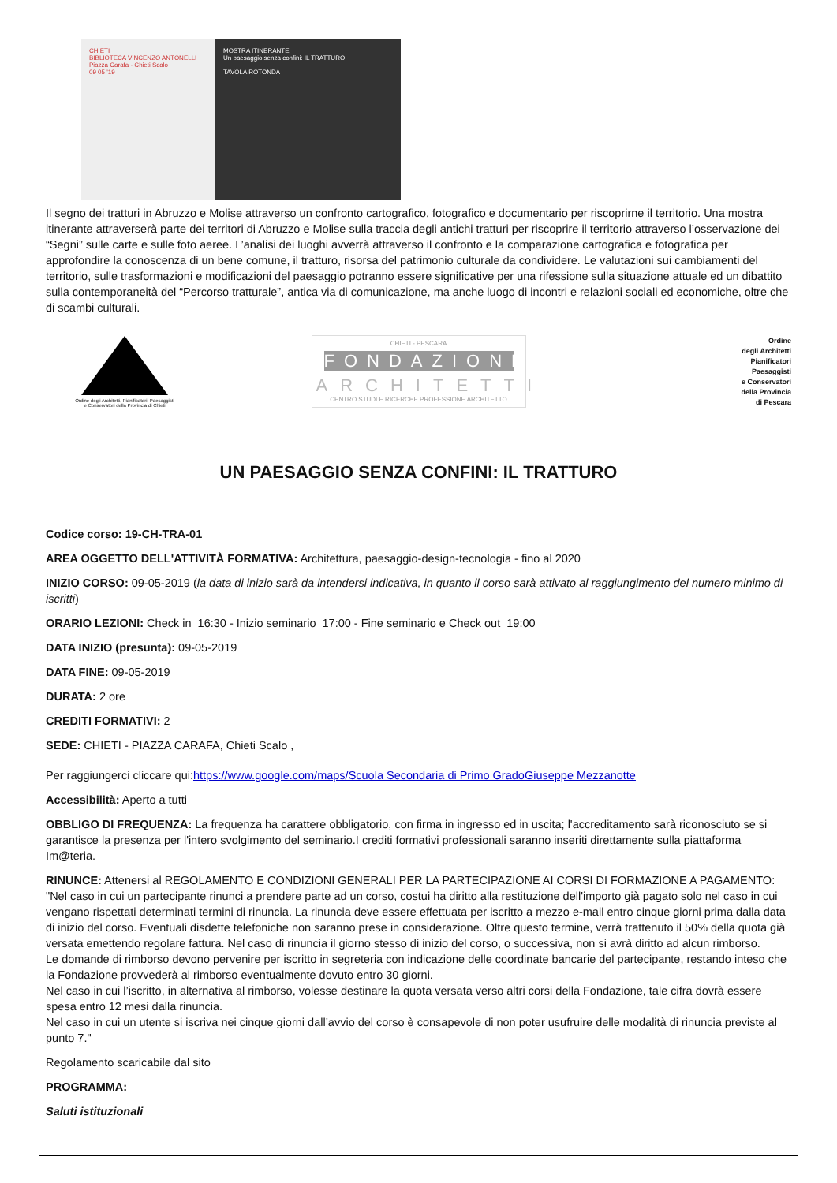CHIETI
BIBLIOTECA VINCENZO ANTONELLI
Piazza Carafa - Chieti Scalo
09 05 '19
MOSTRA ITINERANTE
Un paesaggio senza confini: IL TRATTURO
TAVOLA ROTONDA
Il segno dei tratturi in Abruzzo e Molise attraverso un confronto cartografico, fotografico e documentario per riscoprirne il territorio. Una mostra itinerante attraverserà parte dei territori di Abruzzo e Molise sulla traccia degli antichi tratturi per riscoprire il territorio attraverso l’osservazione dei “Segni” sulle carte e sulle foto aeree. L’analisi dei luoghi avverrà attraverso il confronto e la comparazione cartografica e fotografica per approfondire la conoscenza di un bene comune, il tratturo, risorsa del patrimonio culturale da condividere. Le valutazioni sui cambiamenti del territorio, sulle trasformazioni e modificazioni del paesaggio potranno essere significative per una rifessione sulla situazione attuale ed un dibattito sulla contemporaneità del “Percorso tratturale”, antica via di comunicazione, ma anche luogo di incontri e relazioni sociali ed economiche, oltre che di scambi culturali.
Ordine degli Architetti, Pianificatori, Paesaggisti
e Conservatori della Provincia di Chieti
CHIETI - PESCARA
FONDAZIONE
ARCHITETTI
CENTRO STUDI E RICERCHE PROFESSIONE ARCHITETTO
Ordine
degli Architetti
Pianificatori
Paesaggisti
e Conservatori
della Provincia
di Pescara
UN PAESAGGIO SENZA CONFINI: IL TRATTURO
Codice corso: 19-CH-TRA-01
AREA OGGETTO DELL'ATTIVITÀ FORMATIVA: Architettura, paesaggio-design-tecnologia - fino al 2020
INIZIO CORSO: 09-05-2019 (la data di inizio sarà da intendersi indicativa, in quanto il corso sarà attivato al raggiungimento del numero minimo di iscritti)
ORARIO LEZIONI: Check in_16:30 - Inizio seminario_17:00 - Fine seminario e Check out_19:00
DATA INIZIO (presunta): 09-05-2019
DATA FINE: 09-05-2019
DURATA: 2 ore
CREDITI FORMATIVI: 2
SEDE: CHIETI - PIAZZA CARAFA, Chieti Scalo ,
Per raggiungerci cliccare qui:https://www.google.com/maps/Scuola Secondaria di Primo GradoGiuseppe Mezzanotte
Accessibilità: Aperto a tutti
OBBLIGO DI FREQUENZA: La frequenza ha carattere obbligatorio, con firma in ingresso ed in uscita; l'accreditamento sarà riconosciuto se si garantisce la presenza per l'intero svolgimento del seminario.I crediti formativi professionali saranno inseriti direttamente sulla piattaforma Im@teria.
RINUNCE: Attenersi al REGOLAMENTO E CONDIZIONI GENERALI PER LA PARTECIPAZIONE AI CORSI DI FORMAZIONE A PAGAMENTO: "Nel caso in cui un partecipante rinunci a prendere parte ad un corso, costui ha diritto alla restituzione dell'importo già pagato solo nel caso in cui vengano rispettati determinati termini di rinuncia. La rinuncia deve essere effettuata per iscritto a mezzo e-mail entro cinque giorni prima dalla data di inizio del corso. Eventuali disdette telefoniche non saranno prese in considerazione. Oltre questo termine, verrà trattenuto il 50% della quota già versata emettendo regolare fattura. Nel caso di rinuncia il giorno stesso di inizio del corso, o successiva, non si avrà diritto ad alcun rimborso.
Le domande di rimborso devono pervenire per iscritto in segreteria con indicazione delle coordinate bancarie del partecipante, restando inteso che la Fondazione provvederà al rimborso eventualmente dovuto entro 30 giorni.
Nel caso in cui l’iscritto, in alternativa al rimborso, volesse destinare la quota versata verso altri corsi della Fondazione, tale cifra dovrà essere spesa entro 12 mesi dalla rinuncia.
Nel caso in cui un utente si iscriva nei cinque giorni dall’avvio del corso è consapevole di non poter usufruire delle modalità di rinuncia previste al punto 7."
Regolamento scaricabile dal sito
PROGRAMMA:
Saluti istituzionali